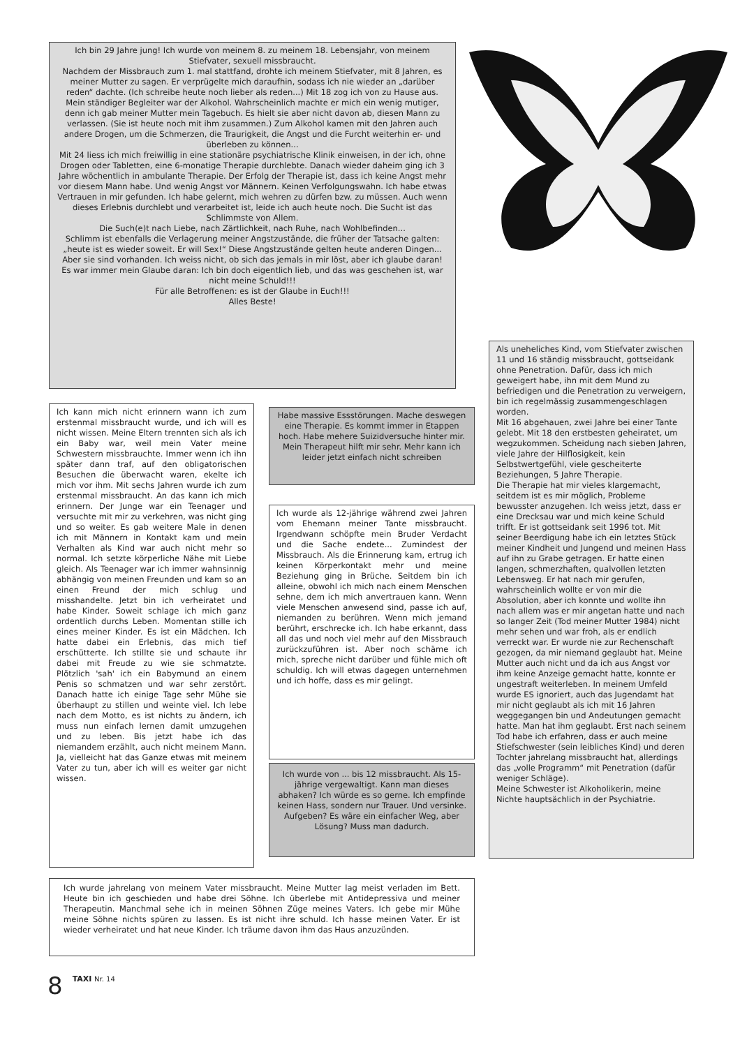Ich bin 29 Jahre jung! Ich wurde von meinem 8. zu meinem 18. Lebensjahr, von meinem Stiefvater, sexuell missbraucht.
Nachdem der Missbrauch zum 1. mal stattfand, drohte ich meinem Stiefvater, mit 8 Jahren, es meiner Mutter zu sagen. Er verprügelte mich daraufhin, sodass ich nie wieder an „darüber reden“ dachte. (Ich schreibe heute noch lieber als reden...) Mit 18 zog ich von zu Hause aus. Mein ständiger Begleiter war der Alkohol. Wahrscheinlich machte er mich ein wenig mutiger, denn ich gab meiner Mutter mein Tagebuch. Es hielt sie aber nicht davon ab, diesen Mann zu verlassen. (Sie ist heute noch mit ihm zusammen.) Zum Alkohol kamen mit den Jahren auch andere Drogen, um die Schmerzen, die Traurigkeit, die Angst und die Furcht weiterhin er- und überleben zu können...
Mit 24 liess ich mich freiwillig in eine stationäre psychiatrische Klinik einweisen, in der ich, ohne Drogen oder Tabletten, eine 6-monatige Therapie durchlebte. Danach wieder daheim ging ich 3 Jahre wöchentlich in ambulante Therapie. Der Erfolg der Therapie ist, dass ich keine Angst mehr vor diesem Mann habe. Und wenig Angst vor Männern. Keinen Verfolgungswahn. Ich habe etwas Vertrauen in mir gefunden. Ich habe gelernt, mich wehren zu dürfen bzw. zu müssen. Auch wenn dieses Erlebnis durchlebt und verarbeitet ist, leide ich auch heute noch. Die Sucht ist das Schlimmste von Allem.
Die Such(e)t nach Liebe, nach Zärtlichkeit, nach Ruhe, nach Wohlbefinden...
Schlimm ist ebenfalls die Verlagerung meiner Angstzustände, die früher der Tatsache galten: „heute ist es wieder soweit. Er will Sex!“ Diese Angstzustände gelten heute anderen Dingen... Aber sie sind vorhanden. Ich weiss nicht, ob sich das jemals in mir löst, aber ich glaube daran!
Es war immer mein Glaube daran: Ich bin doch eigentlich lieb, und das was geschehen ist, war nicht meine Schuld!!!
Für alle Betroffenen: es ist der Glaube in Euch!!!
Alles Beste!
Als uneheliches Kind, vom Stiefvater zwischen 11 und 16 ständig missbraucht, gottseidank ohne Penetration. Dafür, dass ich mich geweigert habe, ihn mit dem Mund zu befriedigen und die Penetration zu verweigern, bin ich regelmässig zusammengeschlagen worden.
Mit 16 abgehauen, zwei Jahre bei einer Tante gelebt. Mit 18 den erstbesten geheiratet, um wegzukommen. Scheidung nach sieben Jahren, viele Jahre der Hilflosigkeit, kein Selbstwertgefühl, viele gescheiterte Beziehungen, 5 Jahre Therapie.
Die Therapie hat mir vieles klargemacht, seitdem ist es mir möglich, Probleme bewusster anzugehen. Ich weiss jetzt, dass er eine Drecksau war und mich keine Schuld trifft. Er ist gottseidank seit 1996 tot. Mit seiner Beerdigung habe ich ein letztes Stück meiner Kindheit und Jungend und meinen Hass auf ihn zu Grabe getragen. Er hatte einen langen, schmerzhaften, qualvollen letzten Lebensweg. Er hat nach mir gerufen, wahrscheinlich wollte er von mir die Absolution, aber ich konnte und wollte ihn nach allem was er mir angetan hatte und nach so langer Zeit (Tod meiner Mutter 1984) nicht mehr sehen und war froh, als er endlich verreckt war. Er wurde nie zur Rechenschaft gezogen, da mir niemand geglaubt hat. Meine Mutter auch nicht und da ich aus Angst vor ihm keine Anzeige gemacht hatte, konnte er ungestraft weiterleben. In meinem Umfeld wurde ES ignoriert, auch das Jugendamt hat mir nicht geglaubt als ich mit 16 Jahren weggegangen bin und Andeutungen gemacht hatte. Man hat ihm geglaubt. Erst nach seinem Tod habe ich erfahren, dass er auch meine Stiefschwester (sein leibliches Kind) und deren Tochter jahrelang missbraucht hat, allerdings das „volle Programm“ mit Penetration (dafür weniger Schläge).
Meine Schwester ist Alkoholikerin, meine Nichte hauptsächlich in der Psychiatrie.
Ich kann mich nicht erinnern wann ich zum erstenmal missbraucht wurde, und ich will es nicht wissen. Meine Eltern trennten sich als ich ein Baby war, weil mein Vater meine Schwestern missbrauchte. Immer wenn ich ihn später dann traf, auf den obligatorischen Besuchen die überwacht waren, ekelte ich mich vor ihm. Mit sechs Jahren wurde ich zum erstenmal missbraucht. An das kann ich mich erinnern. Der Junge war ein Teenager und versuchte mit mir zu verkehren, was nicht ging und so weiter. Es gab weitere Male in denen ich mit Männern in Kontakt kam und mein Verhalten als Kind war auch nicht mehr so normal. Ich setzte körperliche Nähe mit Liebe gleich. Als Teenager war ich immer wahnsinnig abhängig von meinen Freunden und kam so an einen Freund der mich schlug und misshandelte. Jetzt bin ich verheiratet und habe Kinder. Soweit schlage ich mich ganz ordentlich durchs Leben. Momentan stille ich eines meiner Kinder. Es ist ein Mädchen. Ich hatte dabei ein Erlebnis, das mich tief erschütterte. Ich stillte sie und schaute ihr dabei mit Freude zu wie sie schmatzte. Plötzlich 'sah' ich ein Babymund an einem Penis so schmatzen und war sehr zerstört. Danach hatte ich einige Tage sehr Mühe sie überhaupt zu stillen und weinte viel. Ich lebe nach dem Motto, es ist nichts zu ändern, ich muss nun einfach lernen damit umzugehen und zu leben. Bis jetzt habe ich das niemandem erzählt, auch nicht meinem Mann. Ja, vielleicht hat das Ganze etwas mit meinem Vater zu tun, aber ich will es weiter gar nicht wissen.
Habe massive Essstörungen. Mache deswegen eine Therapie. Es kommt immer in Etappen hoch. Habe mehere Suizidversuche hinter mir. Mein Therapeut hilft mir sehr. Mehr kann ich leider jetzt einfach nicht schreiben
Ich wurde als 12-jährige während zwei Jahren vom Ehemann meiner Tante missbraucht. Irgendwann schöpfte mein Bruder Verdacht und die Sache endete... Zumindest der Missbrauch. Als die Erinnerung kam, ertrug ich keinen Körperkontakt mehr und meine Beziehung ging in Brüche. Seitdem bin ich alleine, obwohl ich mich nach einem Menschen sehne, dem ich mich anvertrauen kann. Wenn viele Menschen anwesend sind, passe ich auf, niemanden zu berühren. Wenn mich jemand berührt, erschrecke ich. Ich habe erkannt, dass all das und noch viel mehr auf den Missbrauch zurückzuführen ist. Aber noch schäme ich mich, spreche nicht darüber und fühle mich oft schuldig. Ich will etwas dagegen unternehmen und ich hoffe, dass es mir gelingt.
Ich wurde von ... bis 12 missbraucht. Als 15-jährige vergewaltigt. Kann man dieses abhaken? Ich würde es so gerne. Ich empfinde keinen Hass, sondern nur Trauer. Und versinke. Aufgeben? Es wäre ein einfacher Weg, aber Lösung? Muss man dadurch.
Ich wurde jahrelang von meinem Vater missbraucht. Meine Mutter lag meist verladen im Bett. Heute bin ich geschieden und habe drei Söhne. Ich überlebe mit Antidepressiva und meiner Therapeutin. Manchmal sehe ich in meinen Söhnen Züge meines Vaters. Ich gebe mir Mühe meine Söhne nichts spüren zu lassen. Es ist nicht ihre schuld. Ich hasse meinen Vater. Er ist wieder verheiratet und hat neue Kinder. Ich träume davon ihm das Haus anzuzünden.
8
TAXI Nr. 14